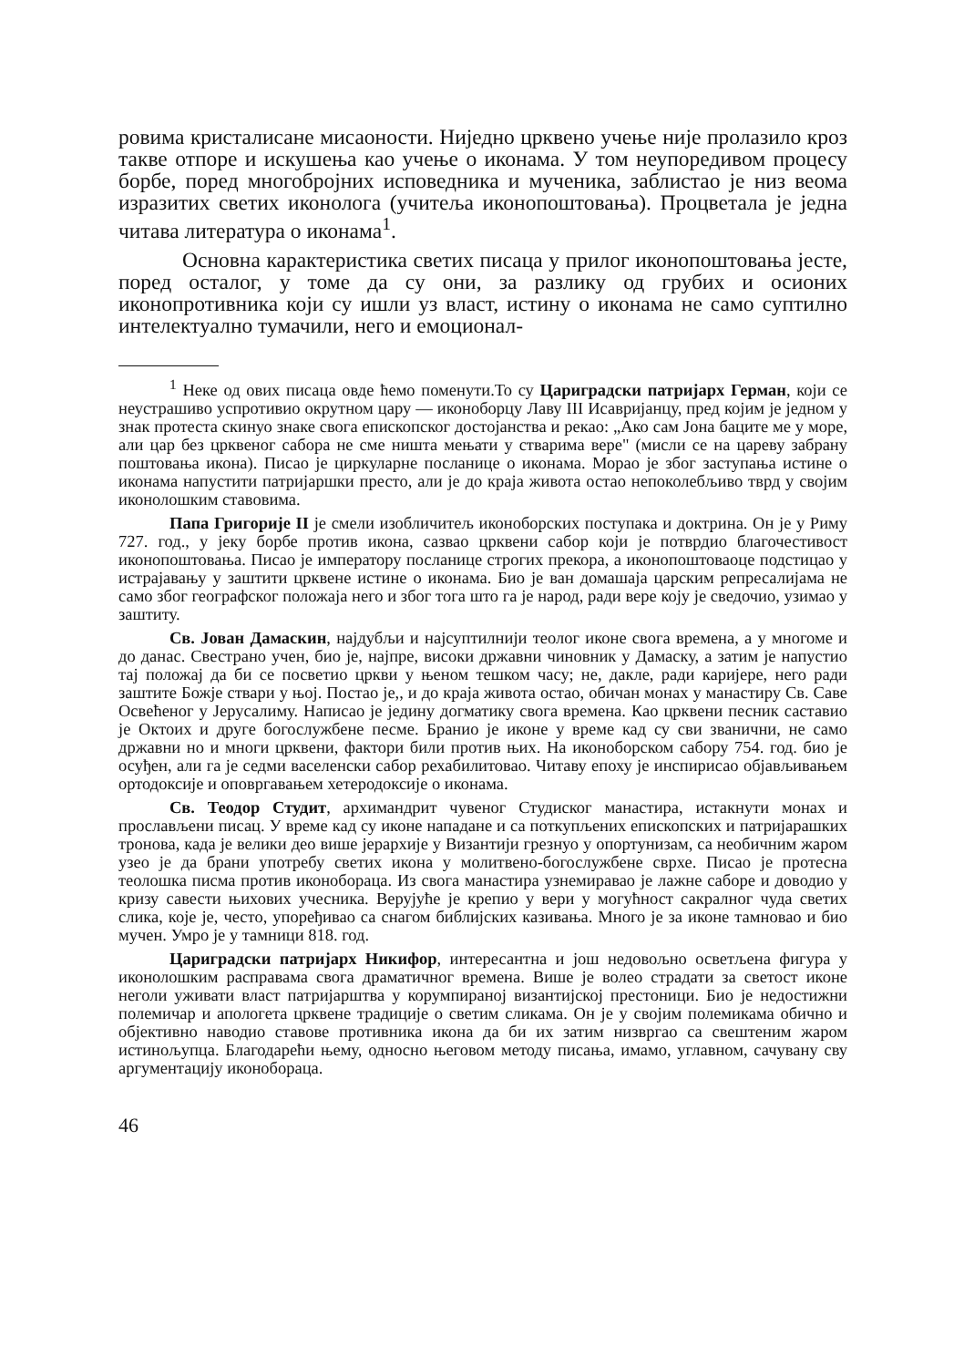ровима кристалисане мисаоности. Ниједно црквено учење није пролазило кроз такве отпоре и искушења као учење о иконама. У том неупоредивом процесу борбе, поред многобројних исповедника и мученика, заблистао је низ веома изразитих светих иконолога (учитеља иконопоштовања). Процветала је једна читава литература о иконама<sup>1</sup>.
Основна карактеристика светих писаца у прилог иконопоштовања јесте, поред осталог, у томе да су они, за разлику од грубих и осионих иконопротивника који су ишли уз власт, истину о иконама не само суптилно интелектуално тумачили, него и емоционал-
<sup>1</sup> Неке од ових писаца овде ћемо поменути.То су Цариградски патријарх Герман, који се неустрашиво успротивио окрутном цару — иконоборцу Лаву III Исавријанцу, пред којим је једном у знак протеста скинуо знаке свога епископског достојанства и рекао: „Ако сам Јона баците ме у море, али цар без црквеног сабора не сме ништа мењати у стварима вере" (мисли се на цареву забрану поштовања икона). Писао је циркуларне посланице о иконама. Морао је због заступања истине о иконама напустити патријаршки престо, али је до краја живота остао непоколебљиво тврд у својим иконолошким ставовима.
Папа Григорије II је смели изобличитељ иконоборских поступака и доктрина. Он је у Риму 727. год., у јеку борбе против икона, сазвао црквени сабор који је потврдио благочестивост иконопоштовања. Писао је императору посланице строгих прекора, а иконопоштоваоце подстицао у истрајавању у заштити црквене истине о иконама. Био је ван домашаја царским репресалијама не само због географског положаја него и због тога што га је народ, ради вере коју је сведочио, узимао у заштиту.
Св. Јован Дамаскин, најдубљи и најсуптилнији теолог иконе свога времена, а у многоме и до данас. Свестрано учен, био је, најпре, високи државни чиновник у Дамаску, а затим је напустио тај положај да би се посветио цркви у њеном тешком часу; не, дакле, ради каријере, него ради заштите Божје ствари у њој. Постао је,, и до краја живота остао, обичан монах у манастиру Св. Саве Освећеног у Јерусалиму. Написао је једину догматику свога времена. Као црквени песник саставио је Октоих и друге богослужбене песме. Бранио је иконе у време кад су сви званични, не само државни но и многи црквени, фактори били против њих. На иконоборском сабору 754. год. био је осуђен, али га је седми васеленски сабор рехабилитовао. Читаву епоху је инспирисао објављивањем ортодоксије и оповргавањем хетеродоксије о иконама.
Св. Теодор Студит, архимандрит чувеног Студиског манастира, истакнути монах и прослављени писац. У време кад су иконе нападане и са поткупљених епископских и патријарашких тронова, када је велики део више јерархије у Византији грезнуо у опортунизам, са необичним жаром узео је да брани употребу светих икона у молитвено-богослужбене сврхе. Писао је протесна теолошка писма против иконобораца. Из свога манастира узнемиравао је лажне саборе и доводио у кризу савести њихових учесника. Верујуће је крепио у вери у могућност сакралног чуда светих слика, које је, често, упоређивао са снагом библијских казивања. Много је за иконе тамновао и био мучен. Умро је у тамници 818. год.
Цариградски патријарх Никифор, интересантна и још недовољно осветљена фигура у иконолошким расправама свога драматичног времена. Више је волео страдати за светост иконе неголи уживати власт патријарштва у корумпираној византијској престоници. Био је недостижни полемичар и апологета црквене традиције о светим сликама. Он је у својим полемикама обично и објективно наводио ставове противника икона да би их затим низвргао са свештеним жаром истинољупца. Благодарећи њему, односно његовом методу писања, имамо, углавном, сачувану сву аргументацију иконобораца.
46